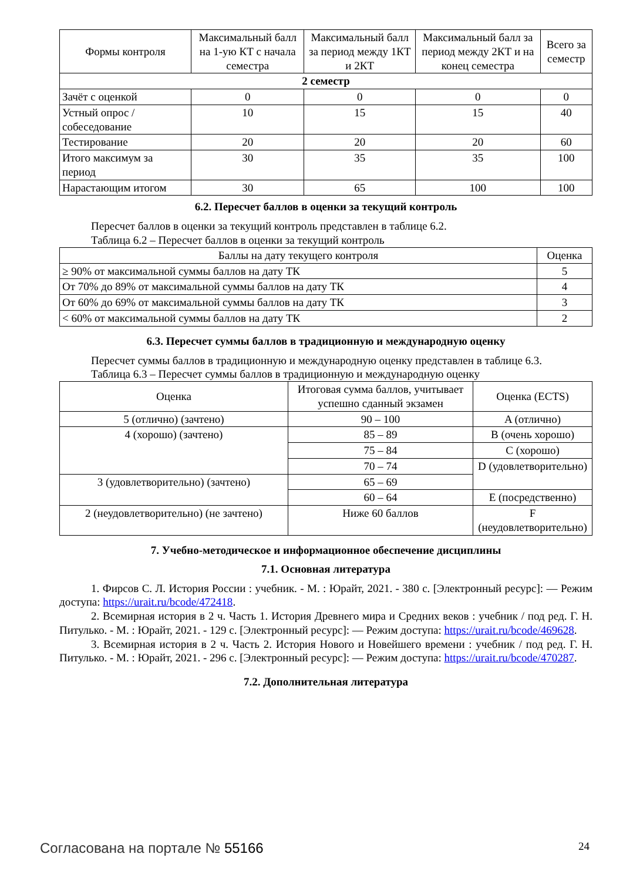| Формы контроля | Максимальный балл на 1-ую КТ с начала семестра | Максимальный балл за период между 1КТ и 2КТ | Максимальный балл за период между 2КТ и на конец семестра | Всего за семестр |
| --- | --- | --- | --- | --- |
| 2 семестр | | | | |
| Зачёт с оценкой | 0 | 0 | 0 | 0 |
| Устный опрос / собеседование | 10 | 15 | 15 | 40 |
| Тестирование | 20 | 20 | 20 | 60 |
| Итого максимум за период | 30 | 35 | 35 | 100 |
| Нарастающим итогом | 30 | 65 | 100 | 100 |
6.2. Пересчет баллов в оценки за текущий контроль
Пересчет баллов в оценки за текущий контроль представлен в таблице 6.2.
Таблица 6.2 – Пересчет баллов в оценки за текущий контроль
| Баллы на дату текущего контроля | Оценка |
| --- | --- |
| ≥ 90% от максимальной суммы баллов на дату ТК | 5 |
| От 70% до 89% от максимальной суммы баллов на дату ТК | 4 |
| От 60% до 69% от максимальной суммы баллов на дату ТК | 3 |
| < 60% от максимальной суммы баллов на дату ТК | 2 |
6.3. Пересчет суммы баллов в традиционную и международную оценку
Пересчет суммы баллов в традиционную и международную оценку представлен в таблице 6.3.
Таблица 6.3 – Пересчет суммы баллов в традиционную и международную оценку
| Оценка | Итоговая сумма баллов, учитывает успешно сданный экзамен | Оценка (ECTS) |
| --- | --- | --- |
| 5 (отлично) (зачтено) | 90 – 100 | A (отлично) |
| 4 (хорошо) (зачтено) | 85 – 89 | B (очень хорошо) |
| | 75 – 84 | C (хорошо) |
| | 70 – 74 | D (удовлетворительно) |
| 3 (удовлетворительно) (зачтено) | 65 – 69 | |
| | 60 – 64 | E (посредственно) |
| 2 (неудовлетворительно) (не зачтено) | Ниже 60 баллов | F (неудовлетворительно) |
7. Учебно-методическое и информационное обеспечение дисциплины
7.1. Основная литература
1. Фирсов С. Л. История России : учебник. - М. : Юрайт, 2021. - 380 с. [Электронный ресурс]: — Режим доступа: https://urait.ru/bcode/472418.
2. Всемирная история в 2 ч. Часть 1. История Древнего мира и Средних веков : учебник / под ред. Г. Н. Питулько. - М. : Юрайт, 2021. - 129 с. [Электронный ресурс]: — Режим доступа: https://urait.ru/bcode/469628.
3. Всемирная история в 2 ч. Часть 2. История Нового и Новейшего времени : учебник / под ред. Г. Н. Питулько. - М. : Юрайт, 2021. - 296 с. [Электронный ресурс]: — Режим доступа: https://urait.ru/bcode/470287.
7.2. Дополнительная литература
Согласована на портале № 55166 24